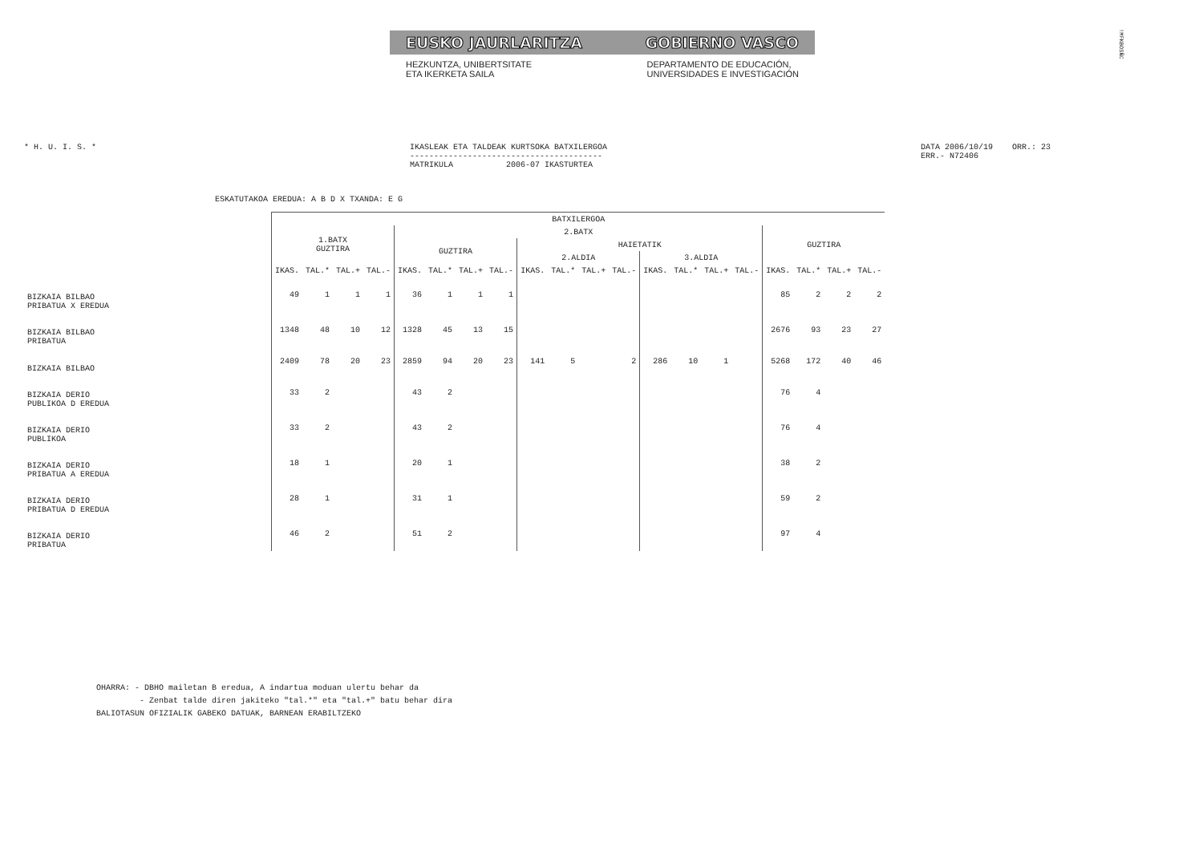EUSKO JAURLARITZA GOBIERNO VASCO
HEZKUNTZA, UNIBERTSITATE
ETA IKERKETA SAILA
DEPARTAMENTO DE EDUCACIÓN,
UNIVERSIDADES E INVESTIGACIÓN
!MFKBOSÑC
* H. U. I. S. * IKASLEAK ETA TALDEAK KURTSOKA BATXILERGOA
----------------------------------------
MATRIKULA 2006-07 IKASTURTEA
DATA 2006/10/19 ORR.: 23
ERR.- N72406
ESKATUTAKOA EREDUA: A B D X TXANDA: E G
| | BATXILERGOA | | | | | | | | | | | | | | | | | | | |
| --- | --- | --- | --- | --- | --- | --- | --- | --- | --- | --- | --- | --- | --- | --- | --- | --- | --- | --- | --- | --- |
| | 1.BATX GUZTIRA | | | | 2.BATX | | | | | | | | | | | | GUZTIRA | | | |
| | | | | | GUZTIRA | | | | HAIETATIK | | | | | | | | | | | |
| | | | | | | | | | 2.ALDIA | | | | 3.ALDIA | | | | | | | |
| | IKAS. | TAL.* | TAL.+ | TAL.- | IKAS. | TAL.* | TAL.+ | TAL.- | IKAS. | TAL.* | TAL.+ | TAL.- | IKAS. | TAL.* | TAL.+ | TAL.- | IKAS. | TAL.* | TAL.+ | TAL.- |
| BIZKAIA BILBAO PRIBATUA X EREDUA | 49 | 1 | 1 | 1 | 36 | 1 | 1 | 1 | | | | | | | | | 85 | 2 | 2 | 2 |
| BIZKAIA BILBAO PRIBATUA | 1348 | 48 | 10 | 12 | 1328 | 45 | 13 | 15 | | | | | | | | | 2676 | 93 | 23 | 27 |
| BIZKAIA BILBAO | 2409 | 78 | 20 | 23 | 2859 | 94 | 20 | 23 | 141 | 5 | | 2 | 286 | 10 | 1 | | 5268 | 172 | 40 | 46 |
| BIZKAIA DERIO PUBLIKOA D EREDUA | 33 | 2 | | | 43 | 2 | | | | | | | | | | | 76 | 4 | | |
| BIZKAIA DERIO PUBLIKOA | 33 | 2 | | | 43 | 2 | | | | | | | | | | | 76 | 4 | | |
| BIZKAIA DERIO PRIBATUA A EREDUA | 18 | 1 | | | 20 | 1 | | | | | | | | | | | 38 | 2 | | |
| BIZKAIA DERIO PRIBATUA D EREDUA | 28 | 1 | | | 31 | 1 | | | | | | | | | | | 59 | 2 | | |
| BIZKAIA DERIO PRIBATUA | 46 | 2 | | | 51 | 2 | | | | | | | | | | | 97 | 4 | | |
OHARRA: - DBHO mailetan B eredua, A indartua moduan ulertu behar da
- Zenbat talde diren jakiteko "tal.*" eta "tal.+" batu behar dira
BALIOTASUN OFIZIALIK GABEKO DATUAK, BARNEAN ERABILTZEKO